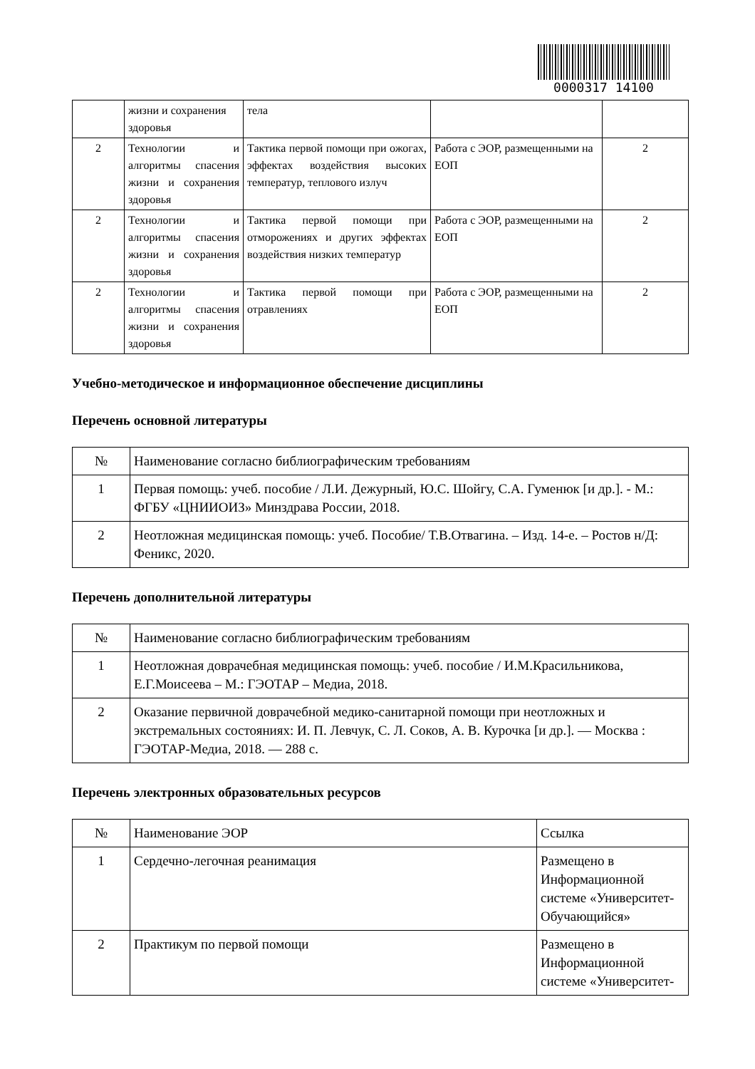0000317 14100
| | жизни и сохранения здоровья | тела | | |
| 2 | Технологии и алгоритмы спасения жизни и сохранения здоровья | Тактика первой помощи при ожогах, эффектах воздействия высоких температур, теплового излуч | Работа с ЭОР, размещенными на ЕОП | 2 |
| 2 | Технологии и алгоритмы спасения жизни и сохранения здоровья | Тактика первой помощи при отморожениях и других эффектах воздействия низких температур | Работа с ЭОР, размещенными на ЕОП | 2 |
| 2 | Технологии и алгоритмы спасения жизни и сохранения здоровья | Тактика первой помощи при отравлениях | Работа с ЭОР, размещенными на ЕОП | 2 |
Учебно-методическое и информационное обеспечение дисциплины
Перечень основной литературы
| № | Наименование согласно библиографическим требованиям |
| --- | --- |
| 1 | Первая помощь: учеб. пособие / Л.И. Дежурный, Ю.С. Шойгу, С.А. Гуменюк [и др.]. - М.: ФГБУ «ЦНИИОИЗ» Минздрава России, 2018. |
| 2 | Неотложная медицинская помощь: учеб. Пособие/ Т.В.Отвагина. – Изд. 14-е. – Ростов н/Д: Феникс, 2020. |
Перечень дополнительной литературы
| № | Наименование согласно библиографическим требованиям |
| --- | --- |
| 1 | Неотложная доврачебная медицинская помощь: учеб. пособие / И.М.Красильникова, Е.Г.Моисеева – М.: ГЭОТАР – Медиа, 2018. |
| 2 | Оказание первичной доврачебной медико-санитарной помощи при неотложных и экстремальных состояниях: И. П. Левчук, С. Л. Соков, А. В. Курочка [и др.]. — Москва : ГЭОТАР-Медиа, 2018. — 288 с. |
Перечень электронных образовательных ресурсов
| № | Наименование ЭОР | Ссылка |
| --- | --- | --- |
| 1 | Сердечно-легочная реанимация | Размещено в Информационной системе «Университет-Обучающийся» |
| 2 | Практикум по первой помощи | Размещено в Информационной системе «Университет- |